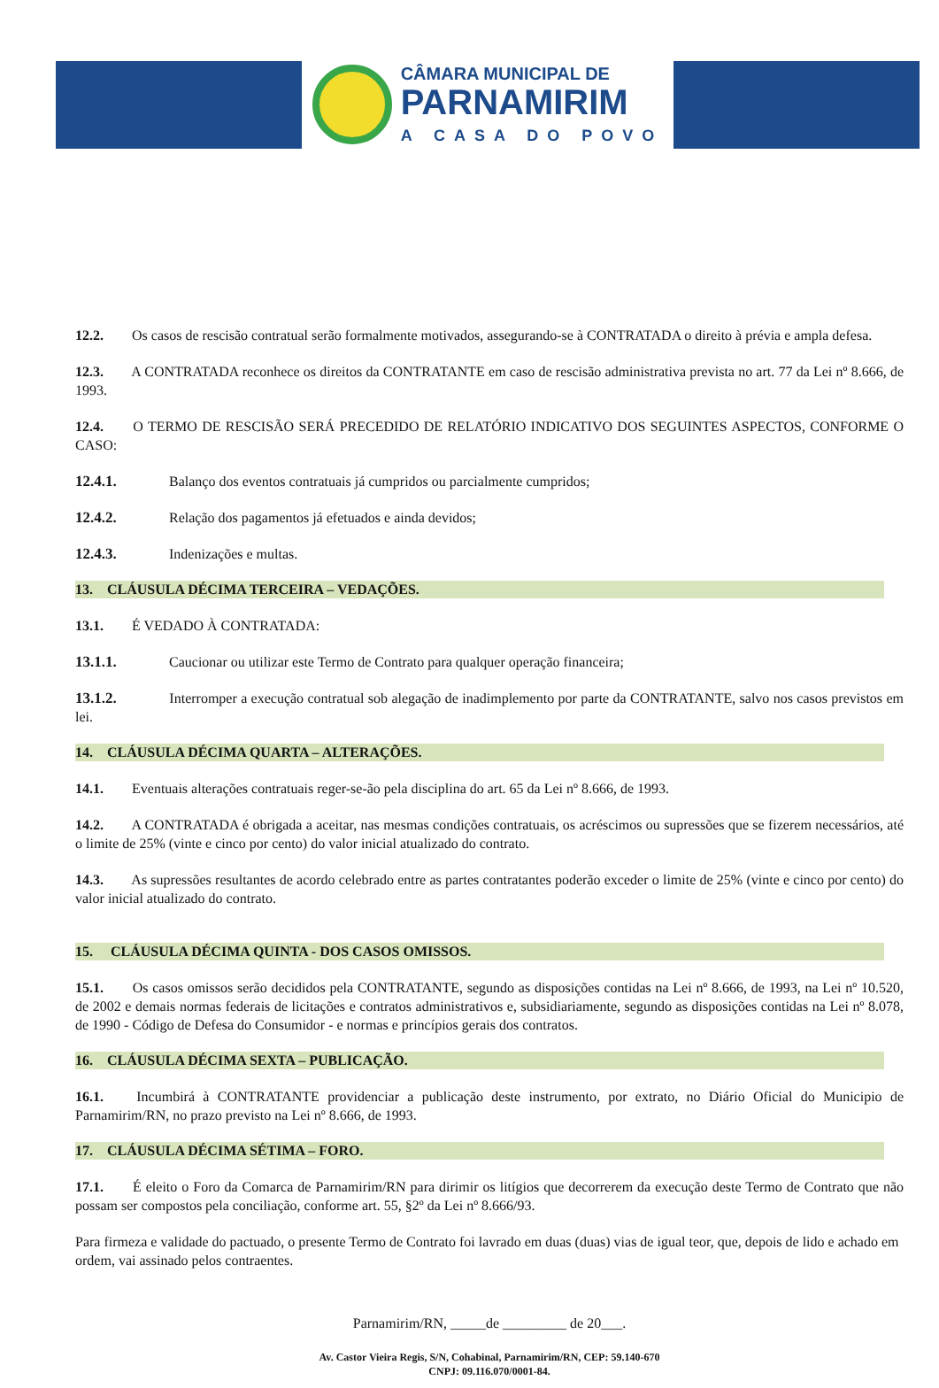CÂMARA MUNICIPAL DE
PARNAMIRIM
A CASA DO POVO
12.2. Os casos de rescisão contratual serão formalmente motivados, assegurando-se à CONTRATADA o direito à prévia e ampla defesa.
12.3. A CONTRATADA reconhece os direitos da CONTRATANTE em caso de rescisão administrativa prevista no art. 77 da Lei nº 8.666, de 1993.
12.4. O TERMO DE RESCISÃO SERÁ PRECEDIDO DE RELATÓRIO INDICATIVO DOS SEGUINTES ASPECTOS, CONFORME O CASO:
12.4.1. Balanço dos eventos contratuais já cumpridos ou parcialmente cumpridos;
12.4.2. Relação dos pagamentos já efetuados e ainda devidos;
12.4.3. Indenizações e multas.
13. CLÁUSULA DÉCIMA TERCEIRA – VEDAÇÕES.
13.1. É VEDADO À CONTRATADA:
13.1.1. Caucionar ou utilizar este Termo de Contrato para qualquer operação financeira;
13.1.2. Interromper a execução contratual sob alegação de inadimplemento por parte da CONTRATANTE, salvo nos casos previstos em lei.
14. CLÁUSULA DÉCIMA QUARTA – ALTERAÇÕES.
14.1. Eventuais alterações contratuais reger-se-ão pela disciplina do art. 65 da Lei nº 8.666, de 1993.
14.2. A CONTRATADA é obrigada a aceitar, nas mesmas condições contratuais, os acréscimos ou supressões que se fizerem necessários, até o limite de 25% (vinte e cinco por cento) do valor inicial atualizado do contrato.
14.3. As supressões resultantes de acordo celebrado entre as partes contratantes poderão exceder o limite de 25% (vinte e cinco por cento) do valor inicial atualizado do contrato.
15. CLÁUSULA DÉCIMA QUINTA - DOS CASOS OMISSOS.
15.1. Os casos omissos serão decididos pela CONTRATANTE, segundo as disposições contidas na Lei nº 8.666, de 1993, na Lei nº 10.520, de 2002 e demais normas federais de licitações e contratos administrativos e, subsidiariamente, segundo as disposições contidas na Lei nº 8.078, de 1990 - Código de Defesa do Consumidor - e normas e princípios gerais dos contratos.
16. CLÁUSULA DÉCIMA SEXTA – PUBLICAÇÃO.
16.1. Incumbirá à CONTRATANTE providenciar a publicação deste instrumento, por extrato, no Diário Oficial do Municipio de Parnamirim/RN, no prazo previsto na Lei nº 8.666, de 1993.
17. CLÁUSULA DÉCIMA SÉTIMA – FORO.
17.1. É eleito o Foro da Comarca de Parnamirim/RN para dirimir os litígios que decorrerem da execução deste Termo de Contrato que não possam ser compostos pela conciliação, conforme art. 55, §2º da Lei nº 8.666/93.
Para firmeza e validade do pactuado, o presente Termo de Contrato foi lavrado em duas (duas) vias de igual teor, que, depois de lido e achado em ordem, vai assinado pelos contraentes.
Parnamirim/RN, _____de _________ de 20___.
Av. Castor Vieira Regis, S/N, Cohabinal, Parnamirim/RN, CEP: 59.140-670
CNPJ: 09.116.070/0001-84.